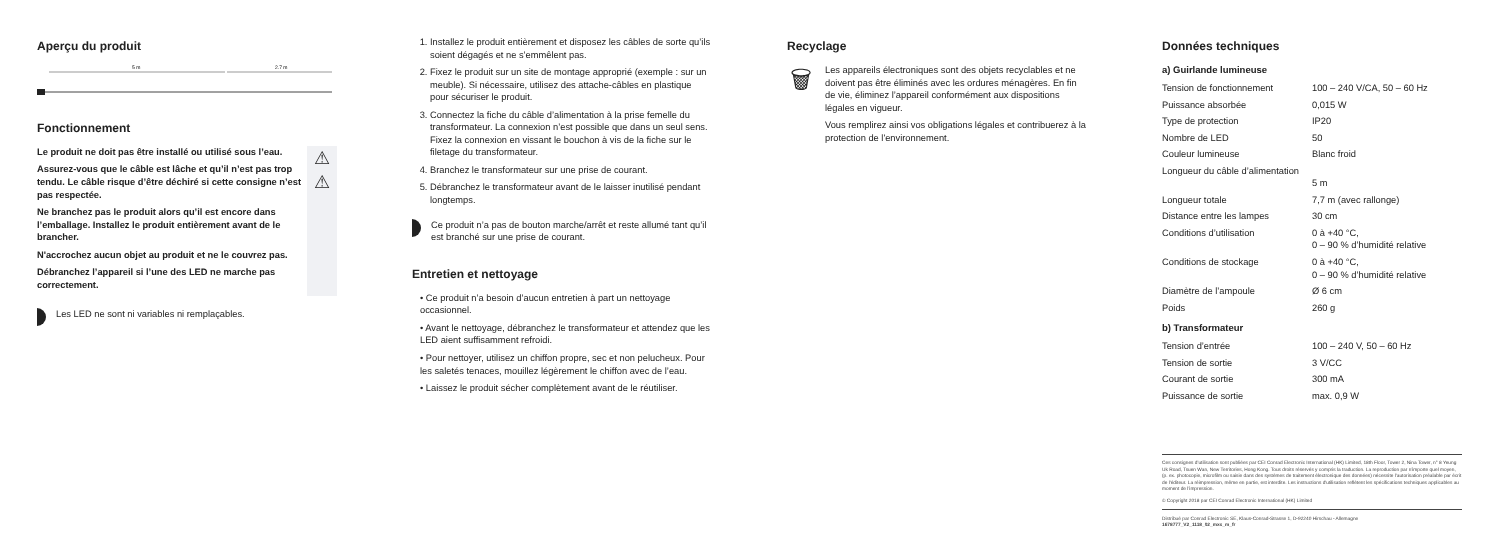Aperçu du produit
5 m
2.7 m
Fonctionnement
Le produit ne doit pas être installé ou utilisé sous l’eau.
Assurez-vous que le câble est lâche et qu’il n’est pas trop tendu. Le câble risque d’être déchiré si cette consigne n’est pas respectée.
Ne branchez pas le produit alors qu’il est encore dans l’emballage. Installez le produit entièrement avant de le brancher.
N'accrochez aucun objet au produit et ne le couvrez pas.
Débranchez l’appareil si l’une des LED ne marche pas correctement.
⚠
⚠
Les LED ne sont ni variables ni remplaçables.
1. Installez le produit entièrement et disposez les câbles de sorte qu’ils soient dégagés et ne s’emmêlent pas.
2. Fixez le produit sur un site de montage approprié (exemple : sur un meuble). Si nécessaire, utilisez des attache-câbles en plastique pour sécuriser le produit.
3. Connectez la fiche du câble d’alimentation à la prise femelle du transformateur. La connexion n’est possible que dans un seul sens. Fixez la connexion en vissant le bouchon à vis de la fiche sur le filetage du transformateur.
4. Branchez le transformateur sur une prise de courant.
5. Débranchez le transformateur avant de le laisser inutilisé pendant longtemps.
Ce produit n’a pas de bouton marche/arrêt et reste allumé tant qu’il est branché sur une prise de courant.
Entretien et nettoyage
• Ce produit n’a besoin d’aucun entretien à part un nettoyage occasionnel.
• Avant le nettoyage, débranchez le transformateur et attendez que les LED aient suffisamment refroidi.
• Pour nettoyer, utilisez un chiffon propre, sec et non pelucheux. Pour les saletés tenaces, mouillez légèrement le chiffon avec de l’eau.
• Laissez le produit sécher complètement avant de le réutiliser.
Recyclage
🗑
Les appareils électroniques sont des objets recyclables et ne doivent pas être éliminés avec les ordures ménagères. En fin de vie, éliminez l’appareil conformément aux dispositions légales en vigueur.
Vous remplirez ainsi vos obligations légales et contribuerez à la protection de l'environnement.
Données techniques
a) Guirlande lumineuse
| Tension de fonctionnement | 100 – 240 V/CA, 50 – 60 Hz |
| Puissance absorbée | 0,015 W |
| Type de protection | IP20 |
| Nombre de LED | 50 |
| Couleur lumineuse | Blanc froid |
| Longueur du câble d’alimentation | 5 m |
| Longueur totale | 7,7 m (avec rallonge) |
| Distance entre les lampes | 30 cm |
| Conditions d’utilisation | 0 à +40 °C, 0 – 90 % d’humidité relative |
| Conditions de stockage | 0 à +40 °C, 0 – 90 % d’humidité relative |
| Diamètre de l’ampoule | Ø 6 cm |
| Poids | 260 g |
b) Transformateur
| Tension d’entrée | 100 – 240 V, 50 – 60 Hz |
| Tension de sortie | 3 V/CC |
| Courant de sortie | 300 mA |
| Puissance de sortie | max. 0,9 W |
Ces consignes d'utilisation sont publiées par CEI Conrad Electronic International (HK) Limited, 18th Floor, Tower 2, Nina Tower, n° 8 Yeung Uk Road, Tsuen Wan, New Territories, Hong Kong. Tous droits réservés y compris la traduction. La reproduction par n'importe quel moyen, (p. ex. photocopie, microfilm ou saisie dans des systèmes de traitement électronique des données) nécessite l'autorisation préalable par écrit de l'éditeur. La réimpression, même en partie, est interdite. Les instructions d'utilisation reflètent les spécifications techniques applicables au moment de l'impression.
© Copyright 2018 par CEI Conrad Electronic International (HK) Limited
Distribué par Conrad Electronic SE, Klaus-Conrad-Strasse 1, D-92240 Hirschau - Allemagne
1678777_V2_1118_02_mxs_m_fr